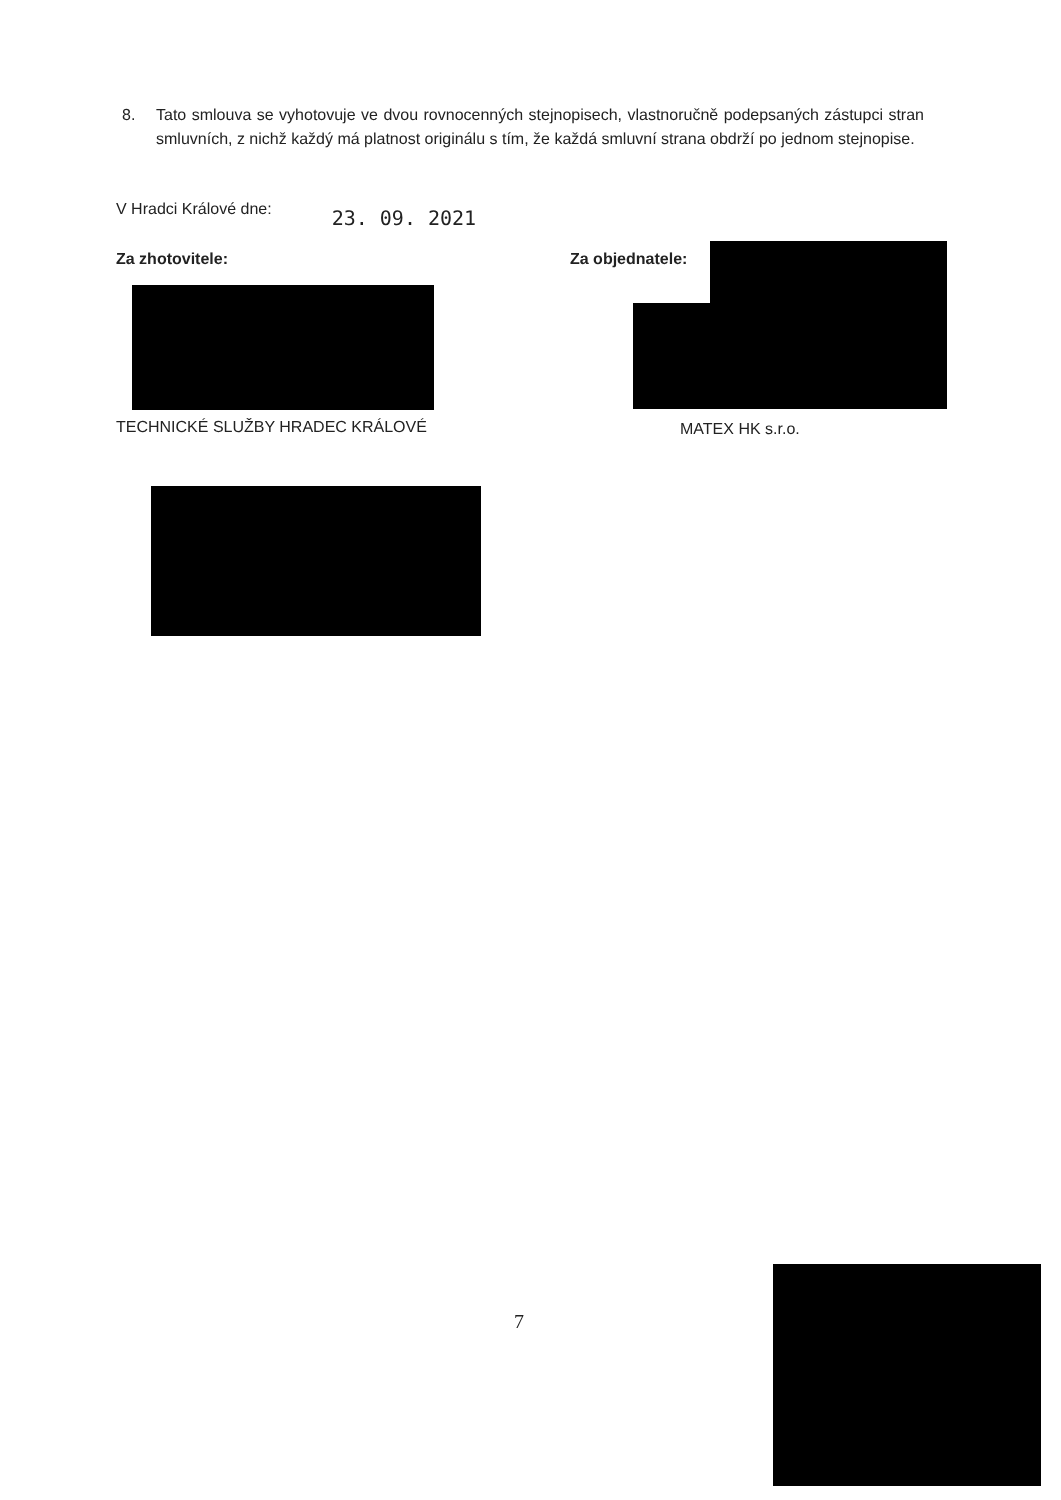8. Tato smlouva se vyhotovuje ve dvou rovnocenných stejnopisech, vlastnoručně podepsaných zástupci stran smluvních, z nichž každý má platnost originálu s tím, že každá smluvní strana obdrží po jednom stejnopise.
V Hradci Králové dne: 23. 09. 2021
Za zhotovitele: Za objednatele:
TECHNICKÉ SLUŽBY HRADEC KRÁLOVÉ
MATEX HK s.r.o.
7